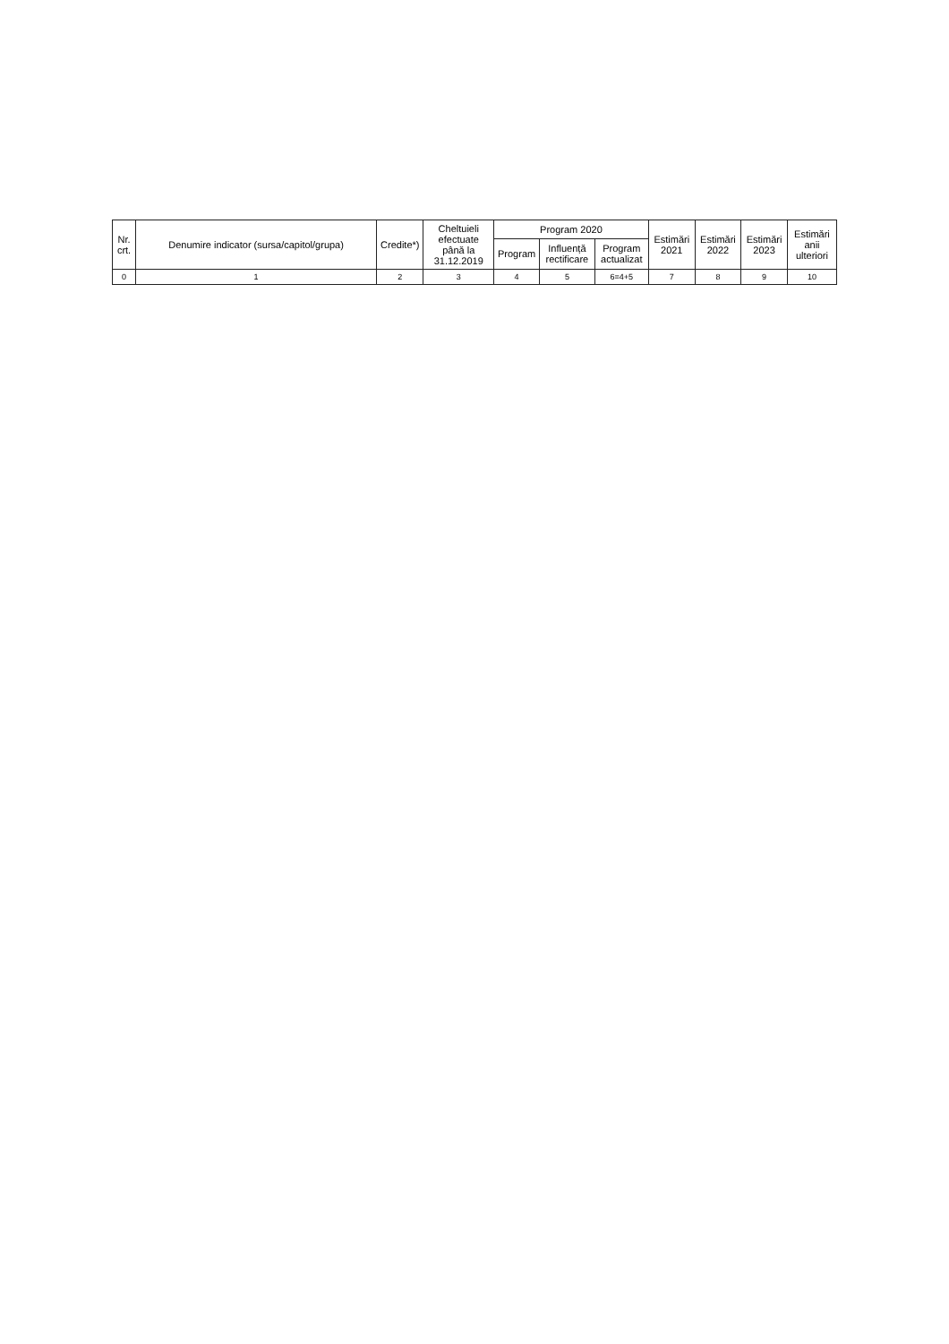| Nr. crt. | Denumire indicator (sursa/capitol/grupa) | Credite*) | Cheltuieli efectuate până la 31.12.2019 | Program 2020 | | | Estimări 2021 | Estimări 2022 | Estimări 2023 | Estimări anii ulteriori |
| --- | --- | --- | --- | --- | --- | --- | --- | --- | --- | --- |
| | | | | Program | Influență rectificare | Program actualizat | | | | |
| 0 | 1 | 2 | 3 | 4 | 5 | 6=4+5 | 7 | 8 | 9 | 10 |